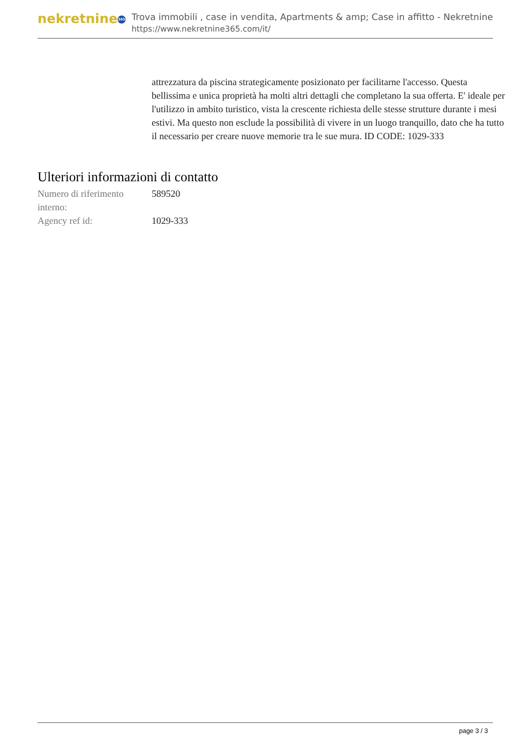nekretnine 365
Trova immobili , case in vendita, Apartments & amp; Case in affitto - Nekretnine
https://www.nekretnine365.com/it/
attrezzatura da piscina strategicamente posizionato per facilitarne l'accesso. Questa bellissima e unica proprietà ha molti altri dettagli che completano la sua offerta. E' ideale per l'utilizzo in ambito turistico, vista la crescente richiesta delle stesse strutture durante i mesi estivi. Ma questo non esclude la possibilità di vivere in un luogo tranquillo, dato che ha tutto il necessario per creare nuove memorie tra le sue mura. ID CODE: 1029-333
Ulteriori informazioni di contatto
| Numero di riferimento interno: | 589520 |
| Agency ref id: | 1029-333 |
page 3 / 3